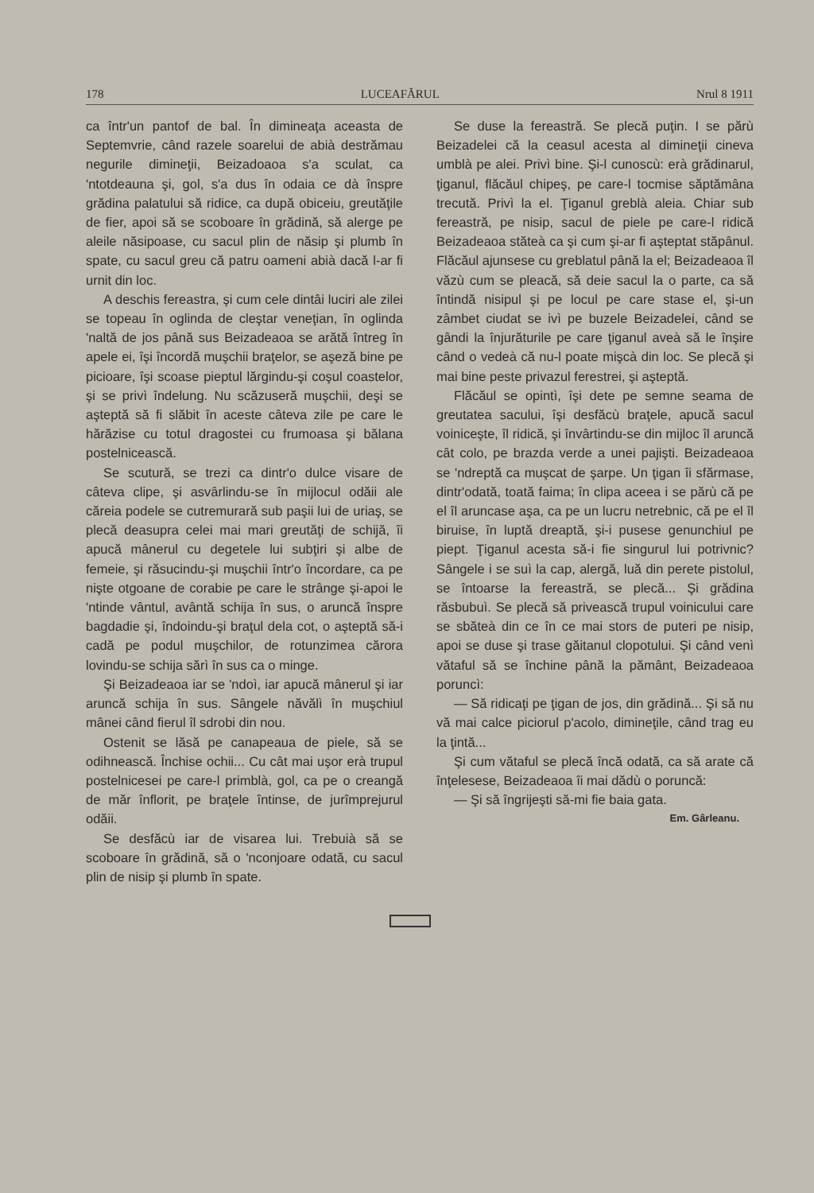178 LUCEAFĂRUL Nrul 8 1911
ca într'un pantof de bal. În dimineaţa aceasta de Septemvrie, când razele soarelui de abià destrămau negurile dimineţii, Beizadoaoa s'a sculat, ca 'ntotdeauna şi, gol, s'a dus în odaia ce dà înspre grădina palatului să ridice, ca după obiceiu, greutăţile de fier, apoi să se scoboare în grădină, să alerge pe aleile năsipoase, cu sacul plin de năsip şi plumb în spate, cu sacul greu că patru oameni abià dacă l-ar fi urnit din loc.
A deschis fereastra, şi cum cele dintâi luciri ale zilei se topeau în oglinda de cleştar veneţian, în oglinda 'naltă de jos până sus Beizadeaoa se arătă întreg în apele ei, îşi încordă muşchii braţelor, se aşeză bine pe picioare, îşi scoase pieptul lărgindu-şi coşul coastelor, şi se privì îndelung. Nu scăzuseră muşchii, deşi se aşteptă să fi slăbit în aceste câteva zile pe care le hărăzise cu totul dragostei cu frumoasa şi bălana postelnicească.
Se scutură, se trezi ca dintr'o dulce visare de câteva clipe, şi asvârlindu-se în mijlocul odăii ale căreia podele se cutremurară sub paşii lui de uriaş, se plecă deasupra celei mai mari greutăţi de schijă, îi apucă mânerul cu degetele lui subţiri şi albe de femeie, şi răsucindu-şi muşchii într'o încordare, ca pe nişte otgoane de corabie pe care le strânge şi-apoi le 'ntinde vântul, avântă schija în sus, o aruncă înspre bagdadie şi, îndoindu-şi braţul dela cot, o aşteptă să-i cadă pe podul muşchilor, de rotunzimea cărora lovindu-se schija sărì în sus ca o minge.
Şi Beizadeaoa iar se 'ndoì, iar apucă mânerul şi iar aruncă schija în sus. Sângele năvălì în muşchiul mânei când fierul îl sdrobi din nou.
Ostenit se lăsă pe canapeaua de piele, să se odihnească. Închise ochii... Cu cât mai uşor erà trupul postelnicesei pe care-l primblà, gol, ca pe o creangă de măr înflorit, pe braţele întinse, de jurîmprejurul odăii.
Se desfăcù iar de visarea lui. Trebuià să se scoboare în grădină, să o 'nconjoare odată, cu sacul plin de nisip şi plumb în spate.
Se duse la fereastră. Se plecă puţin. I se părù Beizadelei că la ceasul acesta al dimineţii cineva umblà pe alei. Privì bine. Şi-l cunoscù: erà grădinarul, ţiganul, flăcăul chipeş, pe care-l tocmise săptămâna trecută. Privì la el. Ţiganul greblà aleia. Chiar sub fereastră, pe nisip, sacul de piele pe care-l ridică Beizadeaoa stăteà ca şi cum şi-ar fi aşteptat stăpânul. Flăcăul ajunsese cu greblatul până la el; Beizadeaoa îl văzù cum se pleacă, să deie sacul la o parte, ca să întindă nisipul şi pe locul pe care stase el, şi-un zâmbet ciudat se ivì pe buzele Beizadelei, când se gândi la înjurăturile pe care ţiganul aveà să le înşire când o vedeà că nu-l poate mişcà din loc. Se plecă şi mai bine peste privazul ferestrei, şi aşteptă.
Flăcăul se opintì, îşi dete pe semne seama de greutatea sacului, îşi desfăcù braţele, apucă sacul voiniceşte, îl ridică, şi învârtindu-se din mijloc îl aruncă cât colo, pe brazda verde a unei pajişti. Beizadeaoa se 'ndreptă ca muşcat de şarpe. Un ţigan îi sfărmase, dintr'odată, toată faima; în clipa aceea i se părù că pe el îl aruncase aşa, ca pe un lucru netrebnic, că pe el îl biruise, în luptă dreaptă, şi-i pusese genunchiul pe piept. Ţiganul acesta să-i fie singurul lui potrivnic? Sângele i se suì la cap, alergă, luă din perete pistolul, se întoarse la fereastră, se plecă... Şi grădina răsbubuì. Se plecă să privească trupul voinicului care se sbăteà din ce în ce mai stors de puteri pe nisip, apoi se duse şi trase găitanul clopotului. Şi când venì vătaful să se închine până la pământ, Beizadeaoa poruncì:
— Să ridicaţi pe ţigan de jos, din grădină... Şi să nu vă mai calce piciorul p'acolo, dimineţile, când trag eu la ţintă...
Şi cum vătaful se plecă încă odată, ca să arate că înţelesese, Beizadeaoa îi mai dădù o poruncă:
— Şi să îngrijeşti să-mi fie baia gata.
Em. Gârleanu.